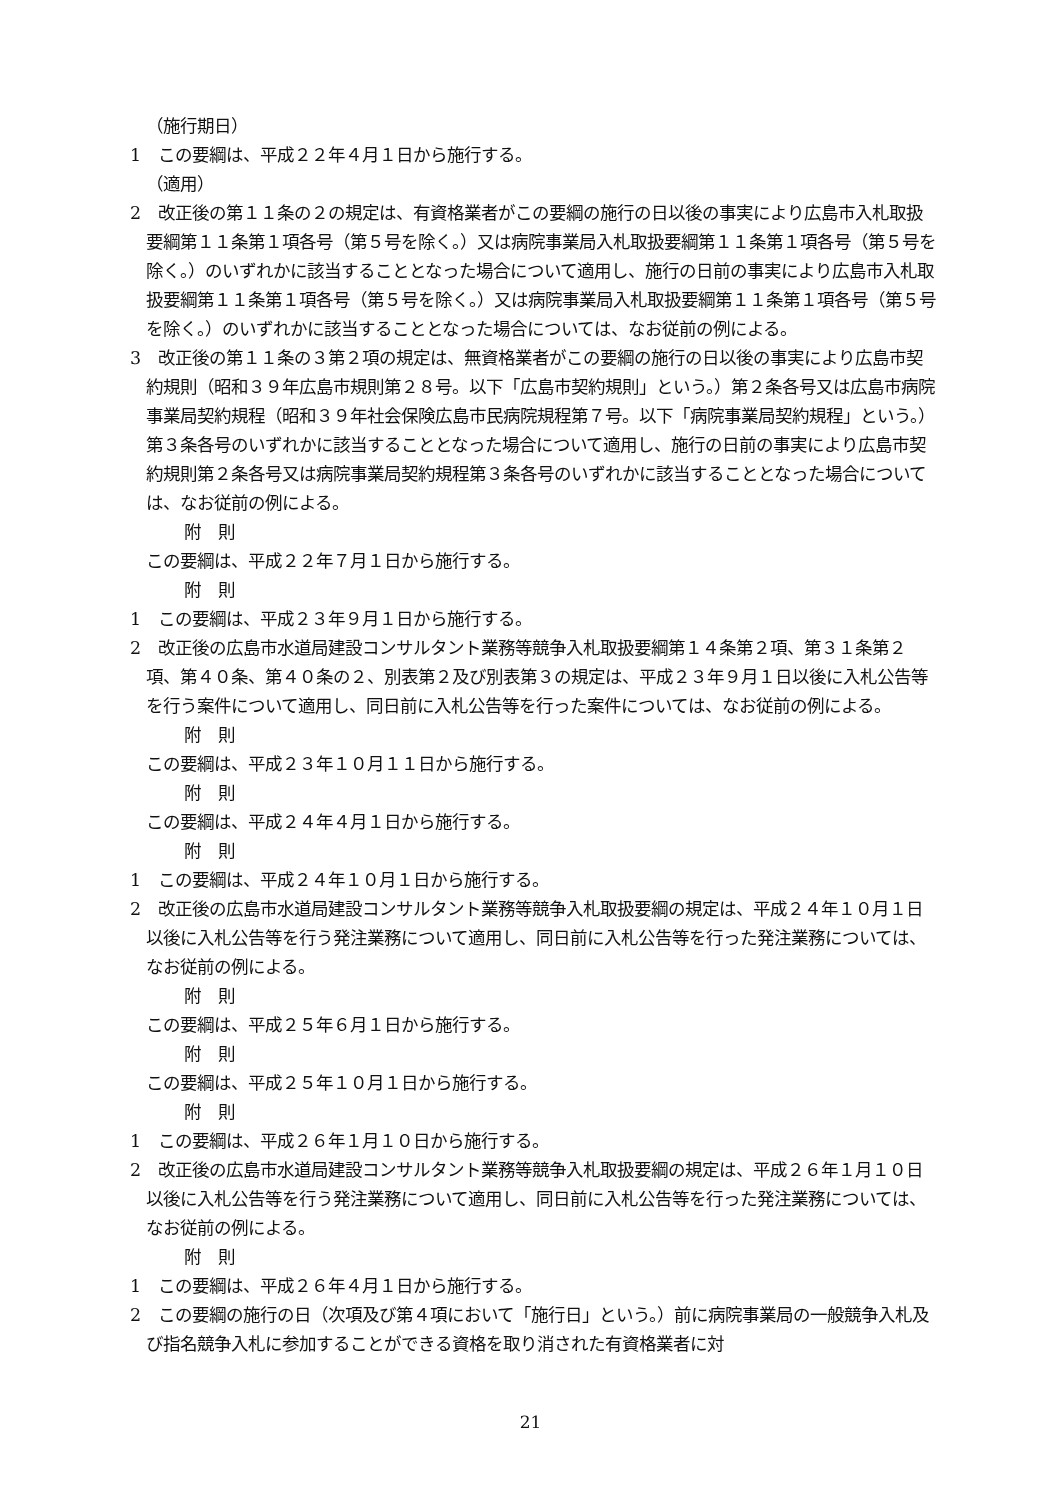（施行期日）
1　この要綱は、平成２２年４月１日から施行する。
（適用）
2　改正後の第１１条の２の規定は、有資格業者がこの要綱の施行の日以後の事実により広島市入札取扱要綱第１１条第１項各号（第５号を除く。）又は病院事業局入札取扱要綱第１１条第１項各号（第５号を除く。）のいずれかに該当することとなった場合について適用し、施行の日前の事実により広島市入札取扱要綱第１１条第１項各号（第５号を除く。）又は病院事業局入札取扱要綱第１１条第１項各号（第５号を除く。）のいずれかに該当することとなった場合については、なお従前の例による。
3　改正後の第１１条の３第２項の規定は、無資格業者がこの要綱の施行の日以後の事実により広島市契約規則（昭和３９年広島市規則第２８号。以下「広島市契約規則」という。）第２条各号又は広島市病院事業局契約規程（昭和３９年社会保険広島市民病院規程第７号。以下「病院事業局契約規程」という。）第３条各号のいずれかに該当することとなった場合について適用し、施行の日前の事実により広島市契約規則第２条各号又は病院事業局契約規程第３条各号のいずれかに該当することとなった場合については、なお従前の例による。
附　則
この要綱は、平成２２年７月１日から施行する。
附　則
1　この要綱は、平成２３年９月１日から施行する。
2　改正後の広島市水道局建設コンサルタント業務等競争入札取扱要綱第１４条第２項、第３１条第２項、第４０条、第４０条の２、別表第２及び別表第３の規定は、平成２３年９月１日以後に入札公告等を行う案件について適用し、同日前に入札公告等を行った案件については、なお従前の例による。
附　則
この要綱は、平成２３年１０月１１日から施行する。
附　則
この要綱は、平成２４年４月１日から施行する。
附　則
1　この要綱は、平成２４年１０月１日から施行する。
2　改正後の広島市水道局建設コンサルタント業務等競争入札取扱要綱の規定は、平成２４年１０月１日以後に入札公告等を行う発注業務について適用し、同日前に入札公告等を行った発注業務については、なお従前の例による。
附　則
この要綱は、平成２５年６月１日から施行する。
附　則
この要綱は、平成２５年１０月１日から施行する。
附　則
1　この要綱は、平成２６年１月１０日から施行する。
2　改正後の広島市水道局建設コンサルタント業務等競争入札取扱要綱の規定は、平成２６年１月１０日以後に入札公告等を行う発注業務について適用し、同日前に入札公告等を行った発注業務については、なお従前の例による。
附　則
1　この要綱は、平成２６年４月１日から施行する。
2　この要綱の施行の日（次項及び第４項において「施行日」という。）前に病院事業局の一般競争入札及び指名競争入札に参加することができる資格を取り消された有資格業者に対
21